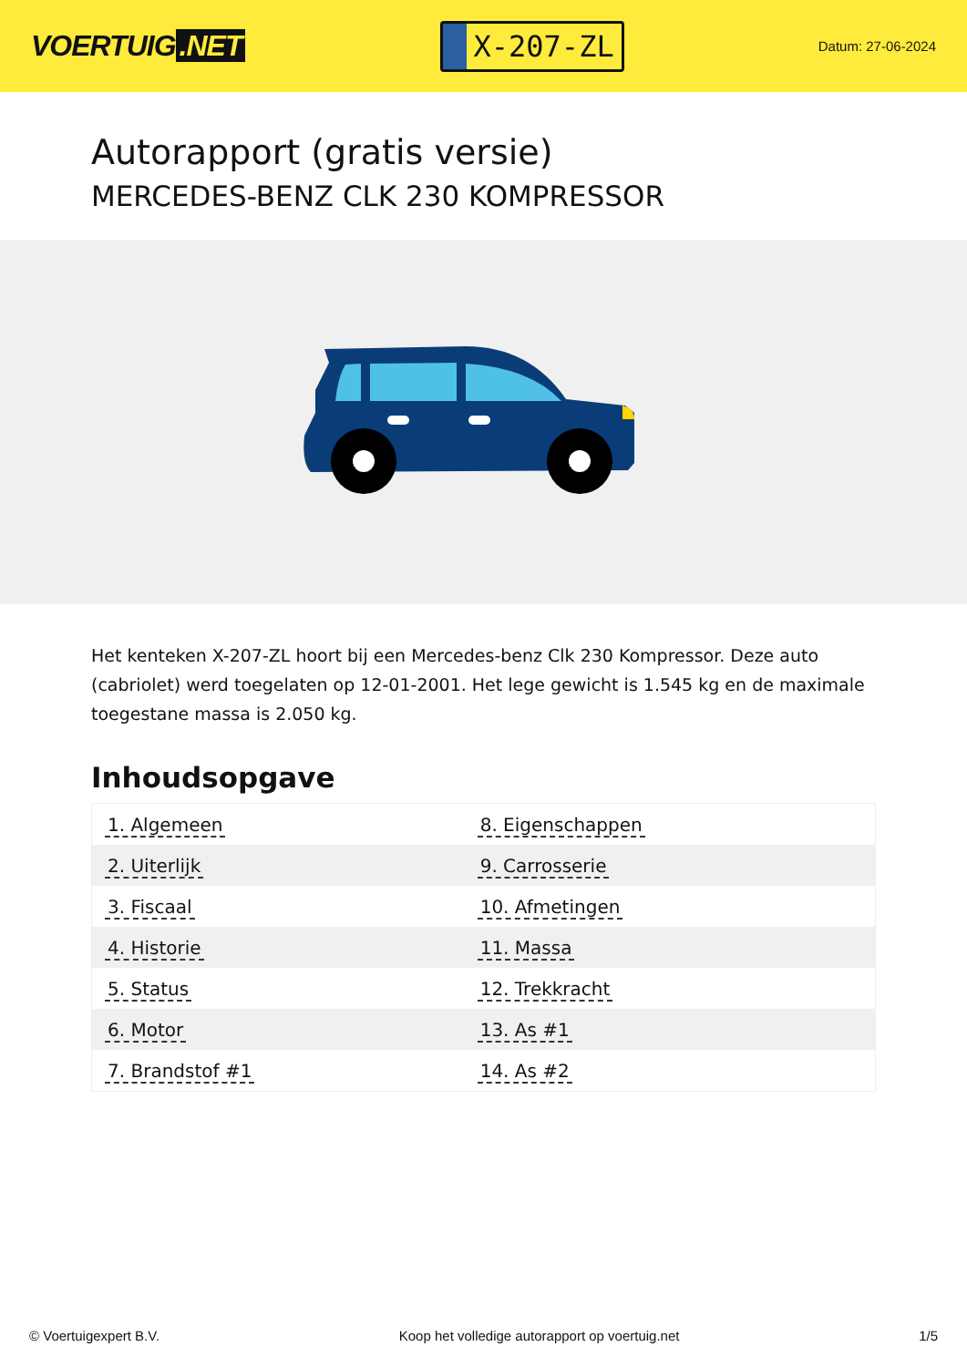VOERTUIG.NET
X-207-ZL
Datum: 27-06-2024
Autorapport (gratis versie)
MERCEDES-BENZ CLK 230 KOMPRESSOR
Het kenteken X-207-ZL hoort bij een Mercedes-benz Clk 230 Kompressor. Deze auto (cabriolet) werd toegelaten op 12-01-2001. Het lege gewicht is 1.545 kg en de maximale toegestane massa is 2.050 kg.
Inhoudsopgave
| 1. Algemeen | 8. Eigenschappen |
| 2. Uiterlijk | 9. Carrosserie |
| 3. Fiscaal | 10. Afmetingen |
| 4. Historie | 11. Massa |
| 5. Status | 12. Trekkracht |
| 6. Motor | 13. As #1 |
| 7. Brandstof #1 | 14. As #2 |
© Voertuigexpert B.V. Koop het volledige autorapport op voertuig.net
1/5